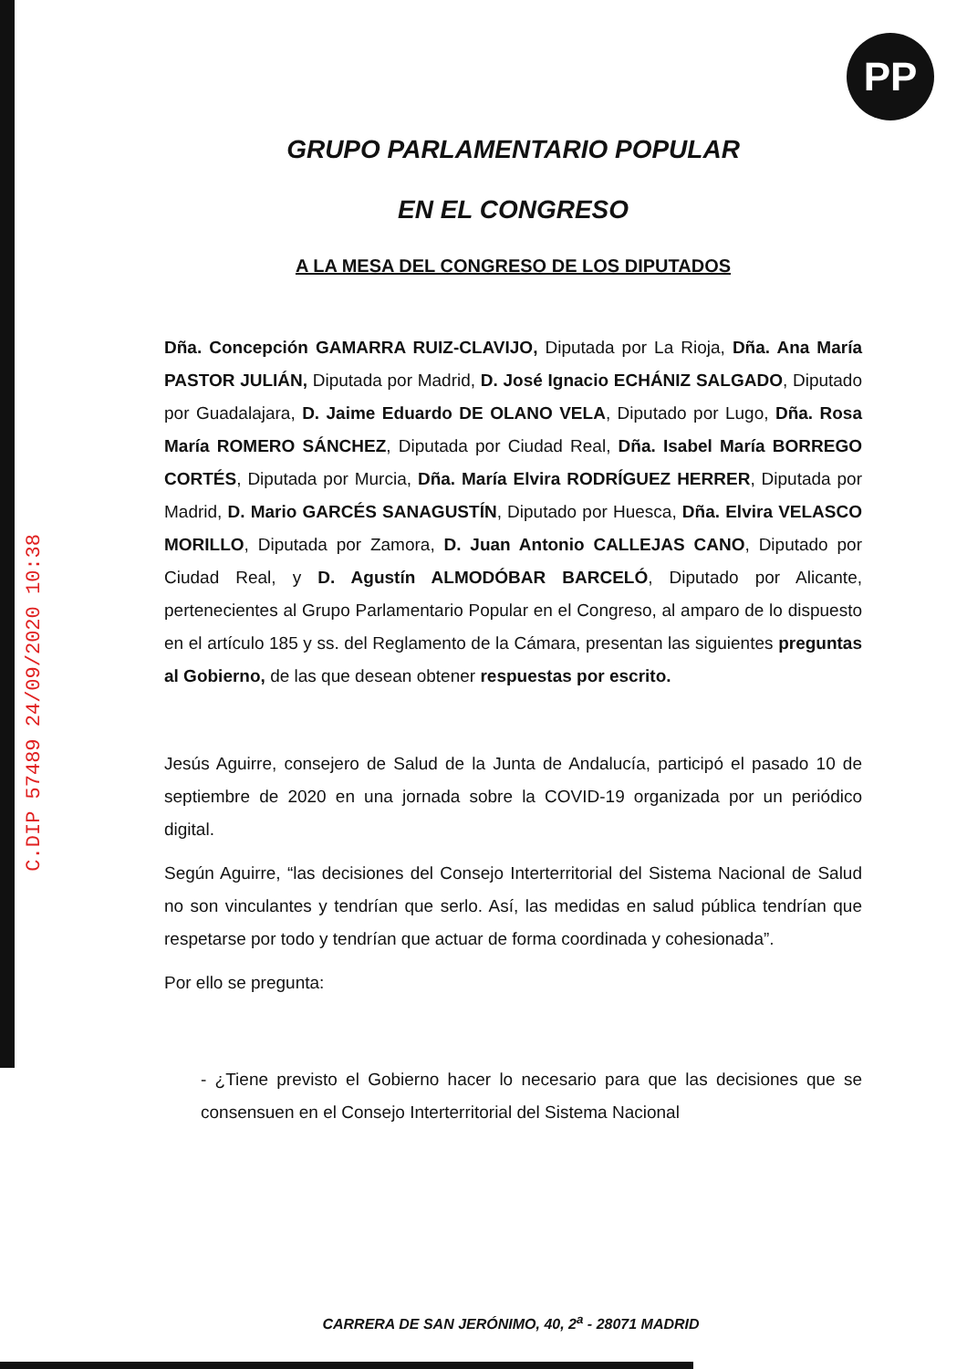PP
C.DIP 57489 24/09/2020 10:38
GRUPO PARLAMENTARIO POPULAR
EN EL CONGRESO
A LA MESA DEL CONGRESO DE LOS DIPUTADOS
Dña. Concepción GAMARRA RUIZ-CLAVIJO, Diputada por La Rioja, Dña. Ana María PASTOR JULIÁN, Diputada por Madrid, D. José Ignacio ECHÁNIZ SALGADO, Diputado por Guadalajara, D. Jaime Eduardo DE OLANO VELA, Diputado por Lugo, Dña. Rosa María ROMERO SÁNCHEZ, Diputada por Ciudad Real, Dña. Isabel María BORREGO CORTÉS, Diputada por Murcia, Dña. María Elvira RODRÍGUEZ HERRER, Diputada por Madrid, D. Mario GARCÉS SANAGUSTÍN, Diputado por Huesca, Dña. Elvira VELASCO MORILLO, Diputada por Zamora, D. Juan Antonio CALLEJAS CANO, Diputado por Ciudad Real, y D. Agustín ALMODÓBAR BARCELÓ, Diputado por Alicante, pertenecientes al Grupo Parlamentario Popular en el Congreso, al amparo de lo dispuesto en el artículo 185 y ss. del Reglamento de la Cámara, presentan las siguientes preguntas al Gobierno, de las que desean obtener respuestas por escrito.
Jesús Aguirre, consejero de Salud de la Junta de Andalucía, participó el pasado 10 de septiembre de 2020 en una jornada sobre la COVID-19 organizada por un periódico digital.
Según Aguirre, “las decisiones del Consejo Interterritorial del Sistema Nacional de Salud no son vinculantes y tendrían que serlo. Así, las medidas en salud pública tendrían que respetarse por todo y tendrían que actuar de forma coordinada y cohesionada”.
Por ello se pregunta:
- ¿Tiene previsto el Gobierno hacer lo necesario para que las decisiones que se consensuen en el Consejo Interterritorial del Sistema Nacional
CARRERA DE SAN JERÓNIMO, 40, 2<sup>a</sup> - 28071 MADRID